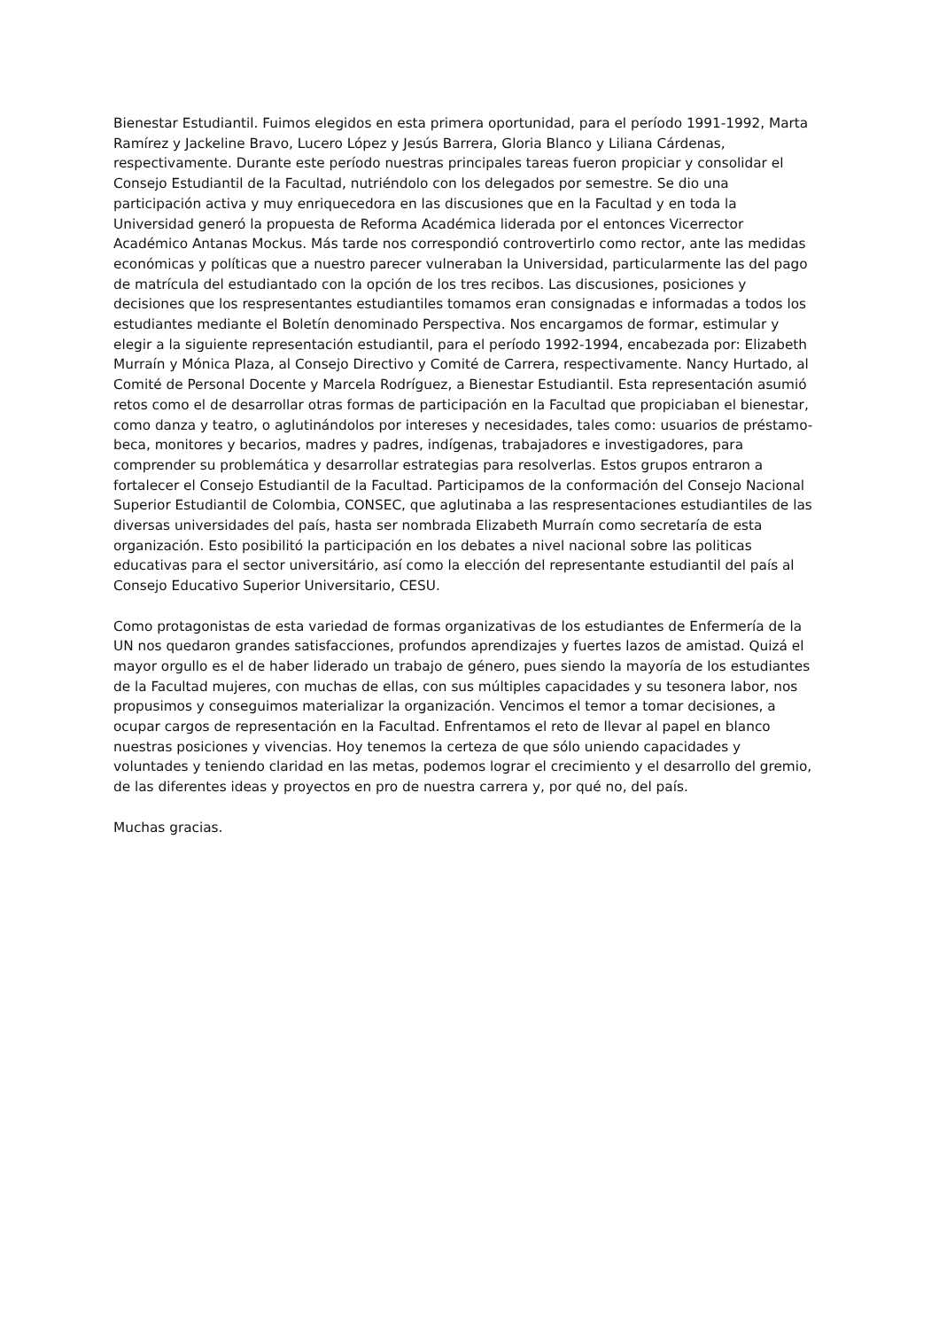Bienestar Estudiantil. Fuimos elegidos en esta primera oportunidad, para el período 1991-1992, Marta Ramírez y Jackeline Bravo, Lucero López y Jesús Barrera, Gloria Blanco y Liliana Cárdenas, respectivamente. Durante este período nuestras principales tareas fueron propiciar y consolidar el Consejo Estudiantil de la Facultad, nutriéndolo con los delegados por semestre. Se dio una participación activa y muy enriquecedora en las discusiones que en la Facultad y en toda la Universidad generó la propuesta de Reforma Académica liderada por el entonces Vicerrector Académico Antanas Mockus. Más tarde nos correspondió controvertirlo como rector, ante las medidas económicas y políticas que a nuestro parecer vulneraban la Universidad, particularmente las del pago de matrícula del estudiantado con la opción de los tres recibos. Las discusiones, posiciones y decisiones que los respresentantes estudiantiles tomamos eran consignadas e informadas a todos los estudiantes mediante el Boletín denominado Perspectiva. Nos encargamos de formar, estimular y elegir a la siguiente representación estudiantil, para el período 1992-1994, encabezada por: Elizabeth Murraín y Mónica Plaza, al Consejo Directivo y Comité de Carrera, respectivamente. Nancy Hurtado, al Comité de Personal Docente y Marcela Rodríguez, a Bienestar Estudiantil. Esta representación asumió retos como el de desarrollar otras formas de participación en la Facultad que propiciaban el bienestar, como danza y teatro, o aglutinándolos por intereses y necesidades, tales como: usuarios de préstamo-beca, monitores y becarios, madres y padres, indígenas, trabajadores e investigadores, para comprender su problemática y desarrollar estrategias para resolverlas. Estos grupos entraron a fortalecer el Consejo Estudiantil de la Facultad. Participamos de la conformación del Consejo Nacional Superior Estudiantil de Colombia, CONSEC, que aglutinaba a las respresentaciones estudiantiles de las diversas universidades del país, hasta ser nombrada Elizabeth Murraín como secretaría de esta organización. Esto posibilitó la participación en los debates a nivel nacional sobre las politicas educativas para el sector universitário, así como la elección del representante estudiantil del país al Consejo Educativo Superior Universitario, CESU.
Como protagonistas de esta variedad de formas organizativas de los estudiantes de Enfermería de la UN nos quedaron grandes satisfacciones, profundos aprendizajes y fuertes lazos de amistad. Quizá el mayor orgullo es el de haber liderado un trabajo de género, pues siendo la mayoría de los estudiantes de la Facultad mujeres, con muchas de ellas, con sus múltiples capacidades y su tesonera labor, nos propusimos y conseguimos materializar la organización. Vencimos el temor a tomar decisiones, a ocupar cargos de representación en la Facultad. Enfrentamos el reto de llevar al papel en blanco nuestras posiciones y vivencias. Hoy tenemos la certeza de que sólo uniendo capacidades y voluntades y teniendo claridad en las metas, podemos lograr el crecimiento y el desarrollo del gremio, de las diferentes ideas y proyectos en pro de nuestra carrera y, por qué no, del país.
Muchas gracias.